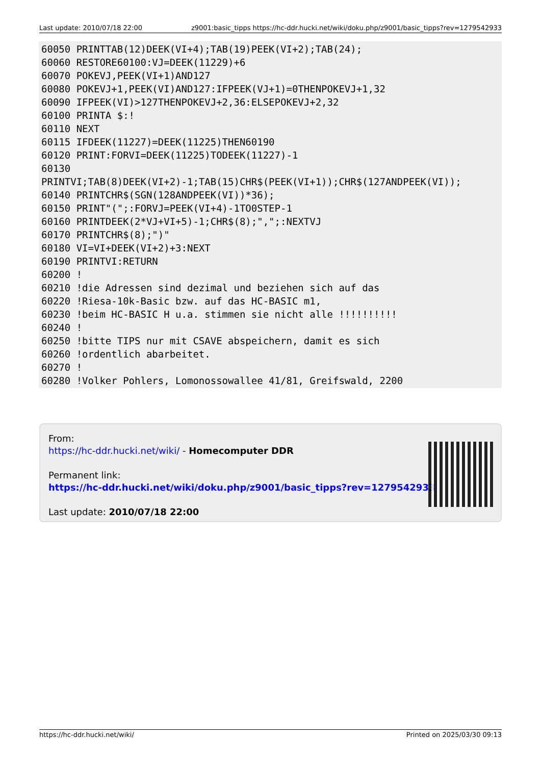Last update: 2010/07/18 22:00 z9001:basic_tipps https://hc-ddr.hucki.net/wiki/doku.php/z9001/basic_tipps?rev=1279542933
60050 PRINTTAB(12)DEEK(VI+4);TAB(19)PEEK(VI+2);TAB(24);
60060 RESTORE60100:VJ=DEEK(11229)+6
60070 POKEVJ,PEEK(VI+1)AND127
60080 POKEVJ+1,PEEK(VI)AND127:IFPEEK(VJ+1)=0THENPOKEVJ+1,32
60090 IFPEEK(VI)>127THENPOKEVJ+2,36:ELSEPOKEVJ+2,32
60100 PRINTA $:!
60110 NEXT
60115 IFDEEK(11227)=DEEK(11225)THEN60190
60120 PRINT:FORVI=DEEK(11225)TODEEK(11227)-1
60130
PRINTVI;TAB(8)DEEK(VI+2)-1;TAB(15)CHR$(PEEK(VI+1));CHR$(127ANDPEEK(VI));
60140 PRINTCHR$(SGN(128ANDPEEK(VI))*36);
60150 PRINT"(";:FORVJ=PEEK(VI+4)-1TO0STEP-1
60160 PRINTDEEK(2*VJ+VI+5)-1;CHR$(8);",";:NEXTVJ
60170 PRINTCHR$(8);")"
60180 VI=VI+DEEK(VI+2)+3:NEXT
60190 PRINTVI:RETURN
60200 !
60210 !die Adressen sind dezimal und beziehen sich auf das
60220 !Riesa-10k-Basic bzw. auf das HC-BASIC m1,
60230 !beim HC-BASIC H u.a. stimmen sie nicht alle !!!!!!!!!!
60240 !
60250 !bitte TIPS nur mit CSAVE abspeichern, damit es sich
60260 !ordentlich abarbeitet.
60270 !
60280 !Volker Pohlers, Lomonossowallee 41/81, Greifswald, 2200
From:
https://hc-ddr.hucki.net/wiki/ - Homecomputer DDR
Permanent link:
https://hc-ddr.hucki.net/wiki/doku.php/z9001/basic_tipps?rev=1279542933
Last update: 2010/07/18 22:00
https://hc-ddr.hucki.net/wiki/ Printed on 2025/03/30 09:13